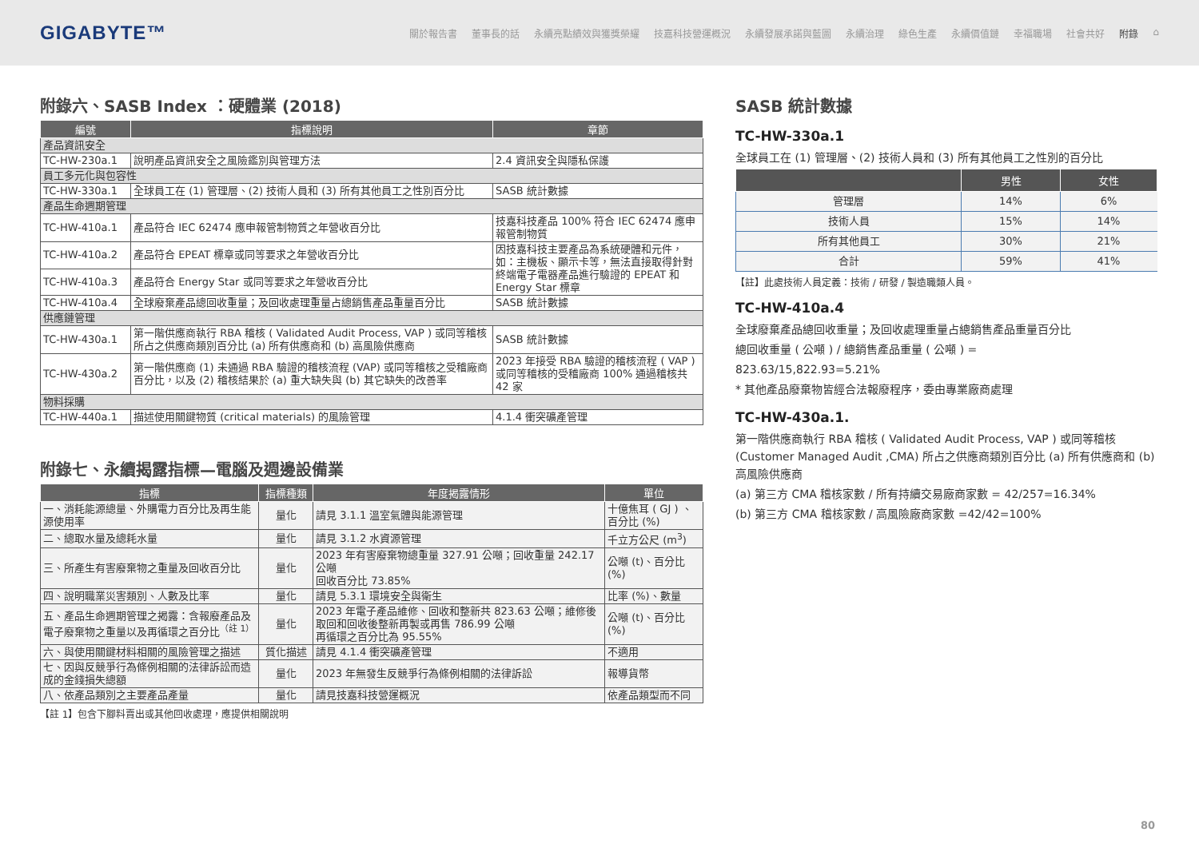GIGABYTE™
關於報告書 董事長的話 永續亮點績效與獲獎榮耀 技嘉科技營運概況 永續發展承諾與藍圖 永續治理 綠色生產 永續價值鏈 幸福職場 社會共好 附錄 ⌂
附錄六、SASB Index ：硬體業 (2018)
| 編號 | 指標說明 | 章節 |
| --- | --- | --- |
| 產品資訊安全 | | |
| TC-HW-230a.1 | 說明產品資訊安全之風險鑑別與管理方法 | 2.4 資訊安全與隱私保護 |
| 員工多元化與包容性 | | |
| TC-HW-330a.1 | 全球員工在 (1) 管理層、(2) 技術人員和 (3) 所有其他員工之性別百分比 | SASB 統計數據 |
| 產品生命週期管理 | | |
| TC-HW-410a.1 | 產品符合 IEC 62474 應申報管制物質之年營收百分比 | 技嘉科技產品 100% 符合 IEC 62474 應申報管制物質 |
| TC-HW-410a.2 | 產品符合 EPEAT 標章或同等要求之年營收百分比 | 因技嘉科技主要產品為系統硬體和元件，如：主機板、顯示卡等，無法直接取得針對終端電子電器產品進行驗證的 EPEAT 和 Energy Star 標章 |
| TC-HW-410a.3 | 產品符合 Energy Star 或同等要求之年營收百分比 | |
| TC-HW-410a.4 | 全球廢棄產品總回收重量；及回收處理重量占總銷售產品重量百分比 | SASB 統計數據 |
| 供應鏈管理 | | |
| TC-HW-430a.1 | 第一階供應商執行 RBA 稽核 ( Validated Audit Process, VAP ) 或同等稽核所占之供應商類別百分比 (a) 所有供應商和 (b) 高風險供應商 | SASB 統計數據 |
| TC-HW-430a.2 | 第一階供應商 (1) 未通過 RBA 驗證的稽核流程 (VAP) 或同等稽核之受稽廠商百分比，以及 (2) 稽核結果於 (a) 重大缺失與 (b) 其它缺失的改善率 | 2023 年接受 RBA 驗證的稽核流程 ( VAP ) 或同等稽核的受稽廠商 100% 通過稽核共 42 家 |
| 物料採購 | | |
| TC-HW-440a.1 | 描述使用關鍵物質 (critical materials) 的風險管理 | 4.1.4 衝突礦產管理 |
附錄七、永續揭露指標—電腦及週邊設備業
| 指標 | 指標種類 | 年度揭露情形 | 單位 |
| --- | --- | --- | --- |
| 一、消耗能源總量、外購電力百分比及再生能源使用率 | 量化 | 請見 3.1.1 溫室氣體與能源管理 | 十億焦耳 ( GJ ) 、百分比 (%) |
| 二、總取水量及總耗水量 | 量化 | 請見 3.1.2 水資源管理 | 千立方公尺 (m<sup>3</sup>) |
| 三、所產生有害廢棄物之重量及回收百分比 | 量化 | 2023 年有害廢棄物總重量 327.91 公噸；回收重量 242.17 公噸 回收百分比 73.85% | 公噸 (t)、百分比 (%) |
| 四、說明職業災害類別、人數及比率 | 量化 | 請見 5.3.1 環境安全與衛生 | 比率 (%)、數量 |
| 五、產品生命週期管理之揭露：含報廢產品及電子廢棄物之重量以及再循環之百分比<sup>（註 1）</sup> | 量化 | 2023 年電子產品維修、回收和整新共 823.63 公噸；維修後取回和回收後整新再製或再售 786.99 公噸 再循環之百分比為 95.55% | 公噸 (t)、百分比 (%) |
| 六、與使用關鍵材料相關的風險管理之描述 | 質化描述 | 請見 4.1.4 衝突礦產管理 | 不適用 |
| 七、因與反競爭行為條例相關的法律訴訟而造成的金錢損失總額 | 量化 | 2023 年無發生反競爭行為條例相關的法律訴訟 | 報導貨幣 |
| 八、依產品類別之主要產品產量 | 量化 | 請見技嘉科技營運概況 | 依產品類型而不同 |
【註 1】包含下腳料賣出或其他回收處理，應提供相關說明
SASB 統計數據
TC-HW-330a.1
全球員工在 (1) 管理層、(2) 技術人員和 (3) 所有其他員工之性別的百分比
| | 男性 | 女性 |
| --- | --- | --- |
| 管理層 | 14% | 6% |
| 技術人員 | 15% | 14% |
| 所有其他員工 | 30% | 21% |
| 合計 | 59% | 41% |
【註】此處技術人員定義：技術 / 研發 / 製造職類人員。
TC-HW-410a.4
全球廢棄產品總回收重量；及回收處理重量占總銷售產品重量百分比
總回收重量 ( 公噸 ) / 總銷售產品重量 ( 公噸 ) =
823.63/15,822.93=5.21%
* 其他產品廢棄物皆經合法報廢程序，委由專業廠商處理
TC-HW-430a.1.
第一階供應商執行 RBA 稽核 ( Validated Audit Process, VAP ) 或同等稽核 (Customer Managed Audit ,CMA) 所占之供應商類別百分比 (a) 所有供應商和 (b) 高風險供應商
(a) 第三方 CMA 稽核家數 / 所有持續交易廠商家數 = 42/257=16.34%
(b) 第三方 CMA 稽核家數 / 高風險廠商家數 =42/42=100%
80